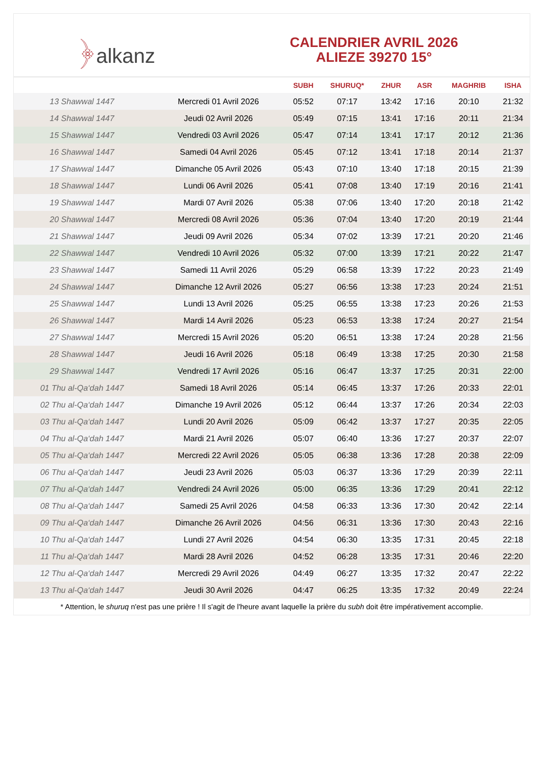﴿alkanz
CALENDRIER AVRIL 2026
ALIEZE 39270 15°
| | | SUBH | SHURUQ* | ZHUR | ASR | MAGHRIB | ISHA |
| --- | --- | --- | --- | --- | --- | --- | --- |
| 13 Shawwal 1447 | Mercredi 01 Avril 2026 | 05:52 | 07:17 | 13:42 | 17:16 | 20:10 | 21:32 |
| 14 Shawwal 1447 | Jeudi 02 Avril 2026 | 05:49 | 07:15 | 13:41 | 17:16 | 20:11 | 21:34 |
| 15 Shawwal 1447 | Vendredi 03 Avril 2026 | 05:47 | 07:14 | 13:41 | 17:17 | 20:12 | 21:36 |
| 16 Shawwal 1447 | Samedi 04 Avril 2026 | 05:45 | 07:12 | 13:41 | 17:18 | 20:14 | 21:37 |
| 17 Shawwal 1447 | Dimanche 05 Avril 2026 | 05:43 | 07:10 | 13:40 | 17:18 | 20:15 | 21:39 |
| 18 Shawwal 1447 | Lundi 06 Avril 2026 | 05:41 | 07:08 | 13:40 | 17:19 | 20:16 | 21:41 |
| 19 Shawwal 1447 | Mardi 07 Avril 2026 | 05:38 | 07:06 | 13:40 | 17:20 | 20:18 | 21:42 |
| 20 Shawwal 1447 | Mercredi 08 Avril 2026 | 05:36 | 07:04 | 13:40 | 17:20 | 20:19 | 21:44 |
| 21 Shawwal 1447 | Jeudi 09 Avril 2026 | 05:34 | 07:02 | 13:39 | 17:21 | 20:20 | 21:46 |
| 22 Shawwal 1447 | Vendredi 10 Avril 2026 | 05:32 | 07:00 | 13:39 | 17:21 | 20:22 | 21:47 |
| 23 Shawwal 1447 | Samedi 11 Avril 2026 | 05:29 | 06:58 | 13:39 | 17:22 | 20:23 | 21:49 |
| 24 Shawwal 1447 | Dimanche 12 Avril 2026 | 05:27 | 06:56 | 13:38 | 17:23 | 20:24 | 21:51 |
| 25 Shawwal 1447 | Lundi 13 Avril 2026 | 05:25 | 06:55 | 13:38 | 17:23 | 20:26 | 21:53 |
| 26 Shawwal 1447 | Mardi 14 Avril 2026 | 05:23 | 06:53 | 13:38 | 17:24 | 20:27 | 21:54 |
| 27 Shawwal 1447 | Mercredi 15 Avril 2026 | 05:20 | 06:51 | 13:38 | 17:24 | 20:28 | 21:56 |
| 28 Shawwal 1447 | Jeudi 16 Avril 2026 | 05:18 | 06:49 | 13:38 | 17:25 | 20:30 | 21:58 |
| 29 Shawwal 1447 | Vendredi 17 Avril 2026 | 05:16 | 06:47 | 13:37 | 17:25 | 20:31 | 22:00 |
| 01 Thu al-Qa‘dah 1447 | Samedi 18 Avril 2026 | 05:14 | 06:45 | 13:37 | 17:26 | 20:33 | 22:01 |
| 02 Thu al-Qa‘dah 1447 | Dimanche 19 Avril 2026 | 05:12 | 06:44 | 13:37 | 17:26 | 20:34 | 22:03 |
| 03 Thu al-Qa‘dah 1447 | Lundi 20 Avril 2026 | 05:09 | 06:42 | 13:37 | 17:27 | 20:35 | 22:05 |
| 04 Thu al-Qa‘dah 1447 | Mardi 21 Avril 2026 | 05:07 | 06:40 | 13:36 | 17:27 | 20:37 | 22:07 |
| 05 Thu al-Qa‘dah 1447 | Mercredi 22 Avril 2026 | 05:05 | 06:38 | 13:36 | 17:28 | 20:38 | 22:09 |
| 06 Thu al-Qa‘dah 1447 | Jeudi 23 Avril 2026 | 05:03 | 06:37 | 13:36 | 17:29 | 20:39 | 22:11 |
| 07 Thu al-Qa‘dah 1447 | Vendredi 24 Avril 2026 | 05:00 | 06:35 | 13:36 | 17:29 | 20:41 | 22:12 |
| 08 Thu al-Qa‘dah 1447 | Samedi 25 Avril 2026 | 04:58 | 06:33 | 13:36 | 17:30 | 20:42 | 22:14 |
| 09 Thu al-Qa‘dah 1447 | Dimanche 26 Avril 2026 | 04:56 | 06:31 | 13:36 | 17:30 | 20:43 | 22:16 |
| 10 Thu al-Qa‘dah 1447 | Lundi 27 Avril 2026 | 04:54 | 06:30 | 13:35 | 17:31 | 20:45 | 22:18 |
| 11 Thu al-Qa‘dah 1447 | Mardi 28 Avril 2026 | 04:52 | 06:28 | 13:35 | 17:31 | 20:46 | 22:20 |
| 12 Thu al-Qa‘dah 1447 | Mercredi 29 Avril 2026 | 04:49 | 06:27 | 13:35 | 17:32 | 20:47 | 22:22 |
| 13 Thu al-Qa‘dah 1447 | Jeudi 30 Avril 2026 | 04:47 | 06:25 | 13:35 | 17:32 | 20:49 | 22:24 |
* Attention, le shuruq n'est pas une prière ! Il s'agit de l'heure avant laquelle la prière du subh doit être impérativement accomplie.